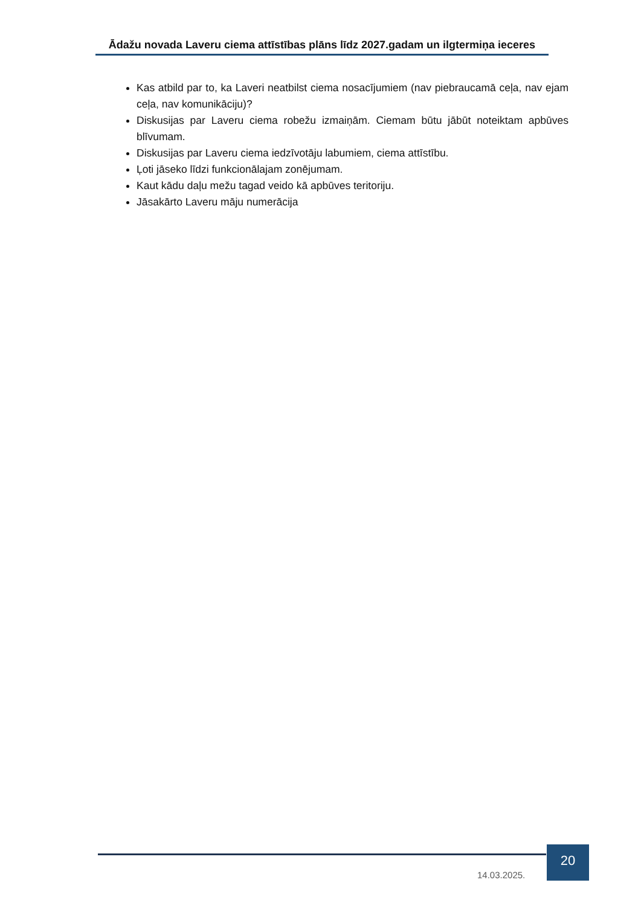Ādažu novada Laveru ciema attīstības plāns līdz 2027.gadam un ilgtermiņa ieceres
Kas atbild par to, ka Laveri neatbilst ciema nosacījumiem (nav piebraucamā ceļa, nav ejam ceļa, nav komunikāciju)?
Diskusijas par Laveru ciema robežu izmaiņām. Ciemam būtu jābūt noteiktam apbūves blīvumam.
Diskusijas par Laveru ciema iedzīvotāju labumiem, ciema attīstību.
Ļoti jāseko līdzi funkcionālajam zonējumam.
Kaut kādu daļu mežu tagad veido kā apbūves teritoriju.
Jāsakārto Laveru māju numerācija
14.03.2025.
20